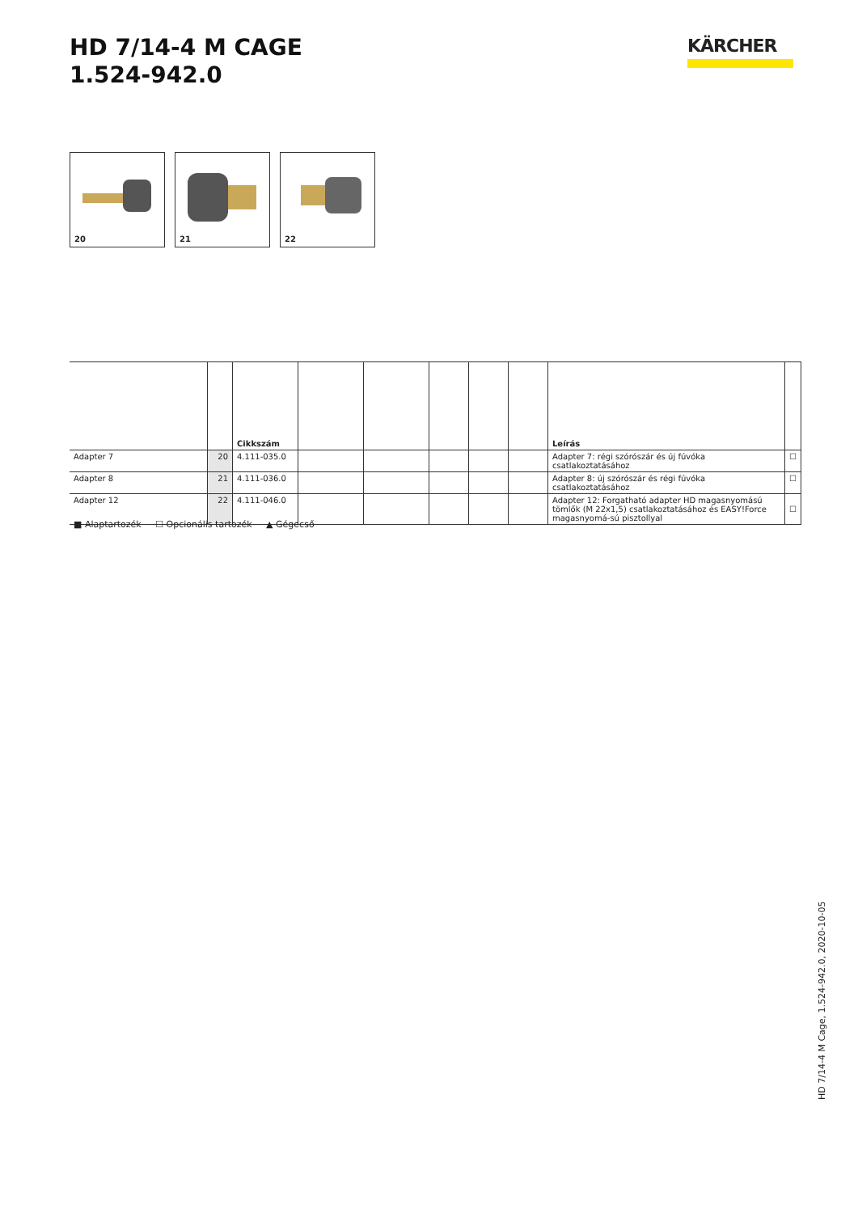HD 7/14-4 M CAGE
1.524-942.0
KÄRCHER
20
21
22
| | | Cikkszám | | | | | | Leírás | |
| --- | --- | --- | --- | --- | --- | --- | --- | --- | --- |
| Adapter 7 | 20 | 4.111-035.0 | | | | | | Adapter 7: régi szórószár és új fúvóka csatlakoztatásához | ☐ |
| Adapter 8 | 21 | 4.111-036.0 | | | | | | Adapter 8: új szórószár és régi fúvóka csatlakoztatásához | ☐ |
| Adapter 12 | 22 | 4.111-046.0 | | | | | | Adapter 12: Forgatható adapter HD magasnyomású tömlők (M 22x1,5) csatlakoztatásához és EASY!Force magasnyomá-sú pisztollyal | ☐ |
■ Alaptartozék ☐ Opcionális tartozék ▲ Gégecső
HD 7/14-4 M Cage, 1.524-942.0, 2020-10-05